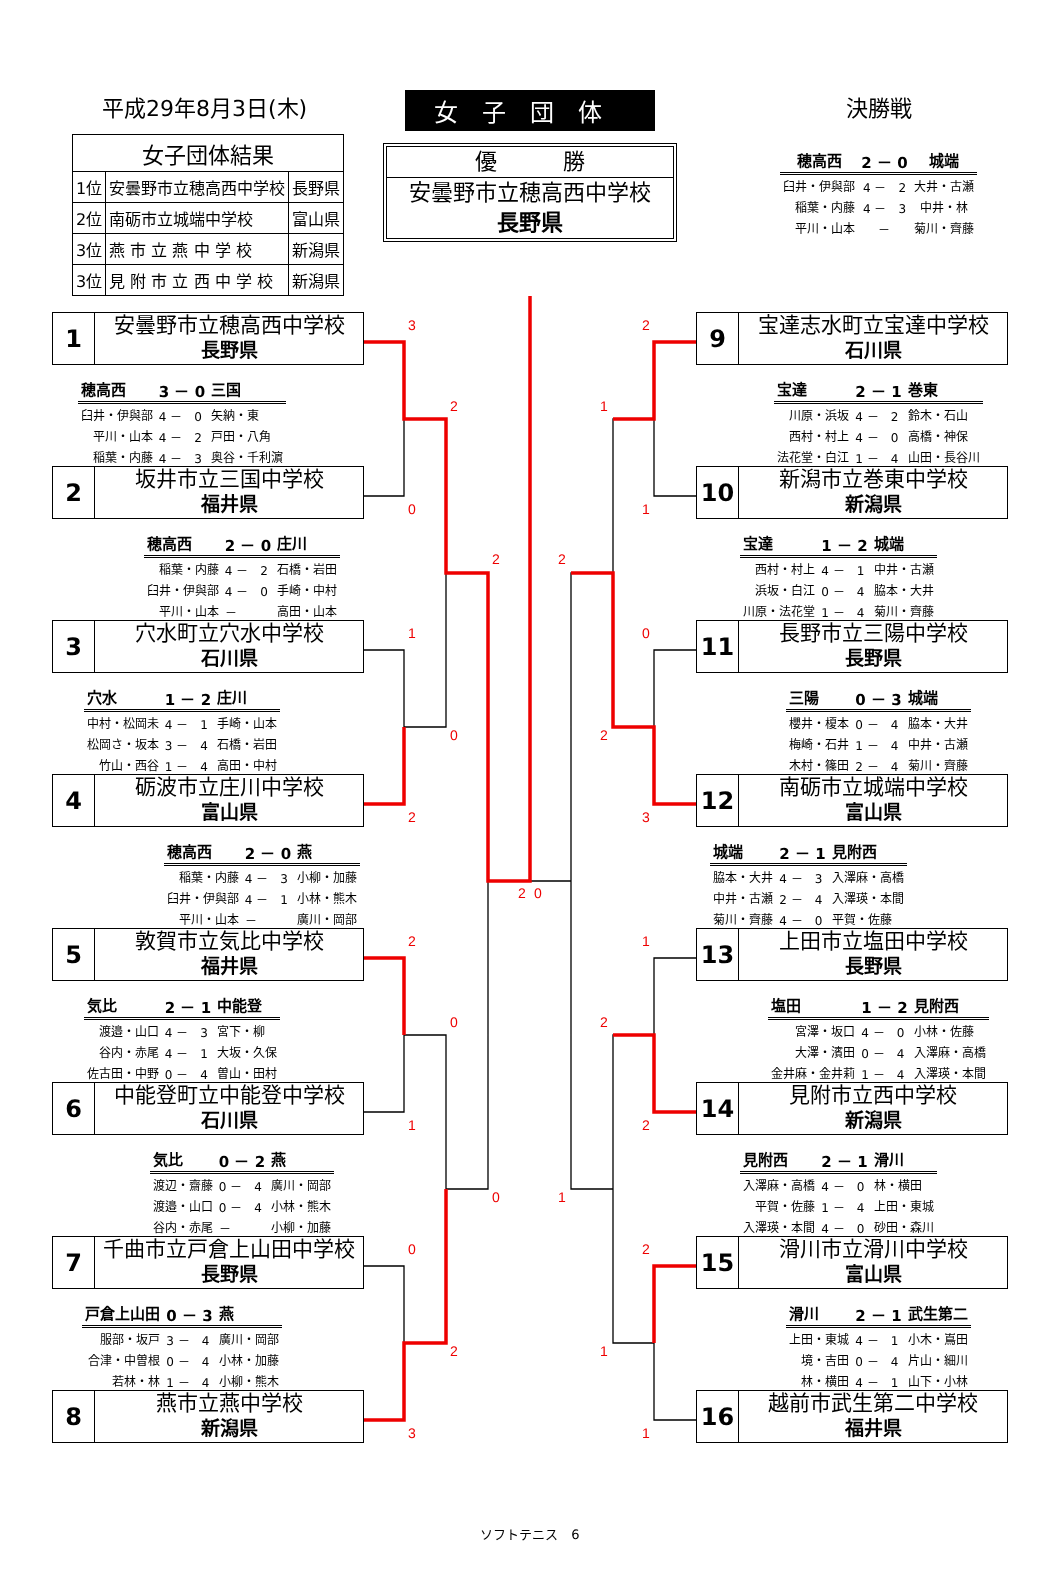平成29年8月3日(木)
| 女子団体結果 | | |
| --- | --- | --- |
| 1位 | 安曇野市立穂高西中学校 | 長野県 |
| 2位 | 南砺市立城端中学校 | 富山県 |
| 3位 | 燕 市 立 燕 中 学 校 | 新潟県 |
| 3位 | 見 附 市 立 西 中 学 校 | 新潟県 |
女子団体
優　　　勝
安曇野市立穂高西中学校
長野県
決勝戦
| 穂高西 | 2 － 0 | 城端 |
| 臼井・伊與部 | 4 － 2 | 大井・古瀬 |
| 稲葉・内藤 | 4 － 3 | 中井・林 |
| 平川・山本 | － | 菊川・齊藤 |
1
安曇野市立穂高西中学校
長野県
| 穂高西 | 3 － 0 | 三国 |
| 臼井・伊與部 | 4 － 0 | 矢納・東 |
| 平川・山本 | 4 － 2 | 戸田・八角 |
| 稲葉・内藤 | 4 － 3 | 奥谷・千利濵 |
2
坂井市立三国中学校
福井県
| 穂高西 | 2 － 0 | 庄川 |
| 稲葉・内藤 | 4 － 2 | 石橋・岩田 |
| 臼井・伊與部 | 4 － 0 | 手崎・中村 |
| 平川・山本 | － | 高田・山本 |
3
穴水町立穴水中学校
石川県
| 穴水 | 1 － 2 | 庄川 |
| 中村・松岡未 | 4 － 1 | 手崎・山本 |
| 松岡さ・坂本 | 3 － 4 | 石橋・岩田 |
| 竹山・西谷 | 1 － 4 | 高田・中村 |
4
砺波市立庄川中学校
富山県
| 穂高西 | 2 － 0 | 燕 |
| 稲葉・内藤 | 4 － 3 | 小柳・加藤 |
| 臼井・伊與部 | 4 － 1 | 小林・熊木 |
| 平川・山本 | － | 廣川・岡部 |
5
敦賀市立気比中学校
福井県
| 気比 | 2 － 1 | 中能登 |
| 渡邉・山口 | 4 － 3 | 宮下・柳 |
| 谷内・赤尾 | 4 － 1 | 大坂・久保 |
| 佐古田・中野 | 0 － 4 | 曽山・田村 |
6
中能登町立中能登中学校
石川県
| 気比 | 0 － 2 | 燕 |
| 渡辺・齋藤 | 0 － 4 | 廣川・岡部 |
| 渡邉・山口 | 0 － 4 | 小林・熊木 |
| 谷内・赤尾 | － | 小柳・加藤 |
7
千曲市立戸倉上山田中学校
長野県
| 戸倉上山田 | 0 － 3 | 燕 |
| 服部・坂戸 | 3 － 4 | 廣川・岡部 |
| 合津・中曽根 | 0 － 4 | 小林・加藤 |
| 若林・林 | 1 － 4 | 小柳・熊木 |
8
燕市立燕中学校
新潟県
3
0
1
2
2
1
0
3
2
0
0
2
2
0
2
0
2
1
0
3
1
2
2
1
1
2
2
1
2
1
ソフトテニス　6
9
宝達志水町立宝達中学校
石川県
| 宝達 | 2 － 1 | 巻東 |
| 川原・浜坂 | 4 － 2 | 鈴木・石山 |
| 西村・村上 | 4 － 0 | 高橋・神保 |
| 法花堂・白江 | 1 － 4 | 山田・長谷川 |
10
新潟市立巻東中学校
新潟県
| 宝達 | 1 － 2 | 城端 |
| 西村・村上 | 4 － 1 | 中井・古瀬 |
| 浜坂・白江 | 0 － 4 | 脇本・大井 |
| 川原・法花堂 | 1 － 4 | 菊川・齊藤 |
11
長野市立三陽中学校
長野県
| 三陽 | 0 － 3 | 城端 |
| 櫻井・榎本 | 0 － 4 | 脇本・大井 |
| 梅崎・石井 | 1 － 4 | 中井・古瀬 |
| 木村・篠田 | 2 － 4 | 菊川・齊藤 |
12
南砺市立城端中学校
富山県
| 城端 | 2 － 1 | 見附西 |
| 脇本・大井 | 4 － 3 | 入澤麻・高橋 |
| 中井・古瀬 | 2 － 4 | 入澤瑛・本間 |
| 菊川・齊藤 | 4 － 0 | 平賀・佐藤 |
13
上田市立塩田中学校
長野県
| 塩田 | 1 － 2 | 見附西 |
| 宮澤・坂口 | 4 － 0 | 小林・佐藤 |
| 大澤・濱田 | 0 － 4 | 入澤麻・高橋 |
| 金井麻・金井莉 | 1 － 4 | 入澤瑛・本間 |
14
見附市立西中学校
新潟県
| 見附西 | 2 － 1 | 滑川 |
| 入澤麻・高橋 | 4 － 0 | 林・横田 |
| 平賀・佐藤 | 1 － 4 | 上田・東城 |
| 入澤瑛・本間 | 4 － 0 | 砂田・森川 |
15
滑川市立滑川中学校
富山県
| 滑川 | 2 － 1 | 武生第二 |
| 上田・東城 | 4 － 1 | 小木・嶌田 |
| 境・吉田 | 0 － 4 | 片山・細川 |
| 林・横田 | 4 － 1 | 山下・小林 |
16
越前市武生第二中学校
福井県